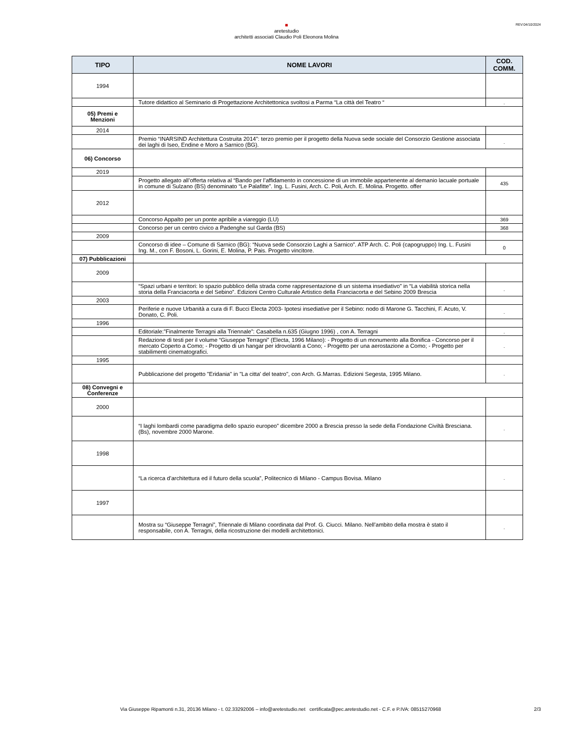REV:04/10/2024
■
aretestudio
architetti associati Claudio Poli Eleonora Molina
| TIPO | NOME LAVORI | COD. COMM. |
| --- | --- | --- |
| 1994 | | |
| | Tutore didattico al Seminario di Progettazione Architettonica svoltosi a Parma “La città del Teatro “ | . |
| 05) Premi e Menzioni | | |
| 2014 | | |
| | Premio “INARSIND Architettura Costruita 2014”: terzo premio per il progetto della Nuova sede sociale del Consorzio Gestione associata dei laghi di Iseo, Endine e Moro a Sarnico (BG). | . |
| 06) Concorso | | |
| 2019 | | |
| | Progetto allegato all’offerta relativa al “Bando per l’affidamento in concessione di un immobile appartenente al demanio lacuale portuale in comune di Sulzano (BS) denominato “Le Palafitte”. Ing. L. Fusini, Arch. C. Poli, Arch. E. Molina. Progetto. offer | 435 |
| 2012 | | |
| | Concorso Appalto per un ponte apribile a viareggio (LU) | 369 |
| | Concorso per un centro civico a Padenghe sul Garda (BS) | 368 |
| 2009 | | |
| | Concorso di idee – Comune di Sarnico (BG): “Nuova sede Consorzio Laghi a Sarnico”. ATP Arch. C. Poli (capogruppo) Ing. L. Fusini Ing. M., con F. Bosoni, L. Gorini, E. Molina, P. Pais. Progetto vincitore. | 0 |
| 07) Pubblicazioni | | |
| 2009 | | |
| | “Spazi urbani e territori: lo spazio pubblico della strada come rappresentazione di un sistema insediativo” in “La viabilità storica nella storia della Franciacorta e del Sebino”. Edizioni Centro Culturale Artistico della Franciacorta e del Sebino 2009 Brescia | . |
| 2003 | | |
| | Periferie e nuove Urbanità a cura di F. Bucci Electa 2003- Ipotesi insediative per il Sebino: nodo di Marone G. Tacchini, F. Acuto, V. Donato, C. Poli. | . |
| 1996 | | |
| | Editoriale:”Finalmente Terragni alla Triennale”: Casabella n.635 (Giugno 1996) , con A. Terragni | . |
| | Redazione di testi per il volume “Giuseppe Terragni” (Electa, 1996 Milano): - Progetto di un monumento alla Bonifica - Concorso per il mercato Coperto a Como; - Progetto di un hangar per idrovolanti a Cono; - Progetto per una aerostazione a Como; - Progetto per stabilimenti cinematografici. | . |
| 1995 | | |
| | Pubblicazione del progetto "Eridania" in "La citta' del teatro", con Arch. G.Marras. Edizioni Segesta, 1995 Milano. | . |
| 08) Convegni e Conferenze | | |
| 2000 | | |
| | “I laghi lombardi come paradigma dello spazio europeo” dicembre 2000 a Brescia presso la sede della Fondazione Civiltà Bresciana.(Bs), novembre 2000 Marone. | . |
| 1998 | | |
| | “La ricerca d’architettura ed il futuro della scuola”, Politecnico di Milano - Campus Bovisa. Milano | . |
| 1997 | | |
| | Mostra su “Giuseppe Terragni”, Triennale di Milano coordinata dal Prof. G. Ciucci. Milano. Nell’ambito della mostra è stato il responsabile, con A. Terragni, della ricostruzione dei modelli architettonici. | . |
Via Giuseppe Ripamonti n.31, 20136 Milano - t. 02.33292006 – info@aretestudio.net certificata@pec.aretestudio.net - C.F. e P.IVA: 08515270968
2/3